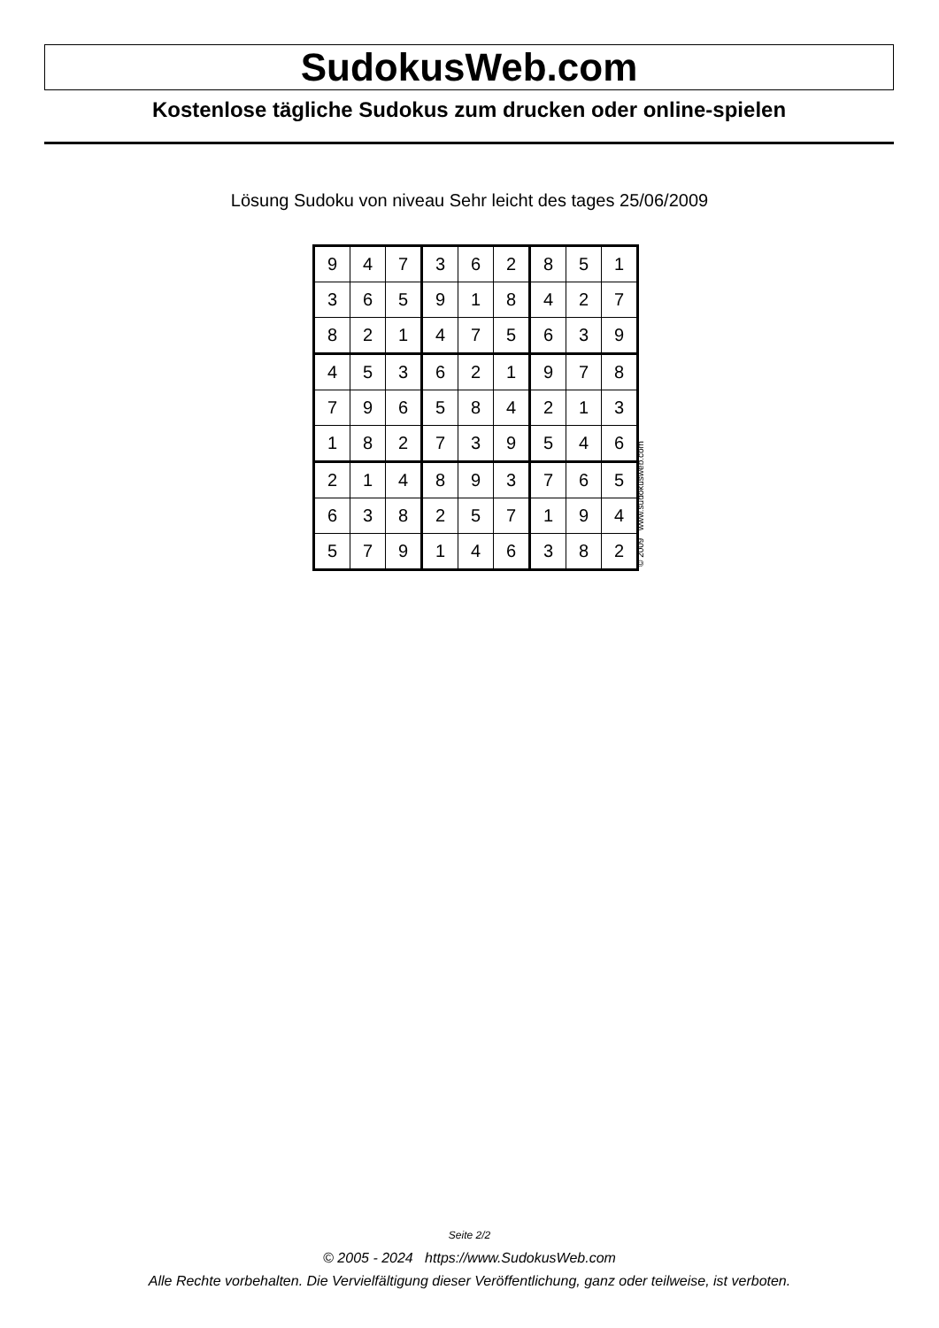SudokusWeb.com
Kostenlose tägliche Sudokus zum drucken oder online-spielen
Lösung Sudoku von niveau Sehr leicht des tages 25/06/2009
| 9 | 4 | 7 | 3 | 6 | 2 | 8 | 5 | 1 |
| 3 | 6 | 5 | 9 | 1 | 8 | 4 | 2 | 7 |
| 8 | 2 | 1 | 4 | 7 | 5 | 6 | 3 | 9 |
| 4 | 5 | 3 | 6 | 2 | 1 | 9 | 7 | 8 |
| 7 | 9 | 6 | 5 | 8 | 4 | 2 | 1 | 3 |
| 1 | 8 | 2 | 7 | 3 | 9 | 5 | 4 | 6 |
| 2 | 1 | 4 | 8 | 9 | 3 | 7 | 6 | 5 |
| 6 | 3 | 8 | 2 | 5 | 7 | 1 | 9 | 4 |
| 5 | 7 | 9 | 1 | 4 | 6 | 3 | 8 | 2 |
© 2009 www.sudokusweb.com
Seite 2/2
© 2005 - 2024 https://www.SudokusWeb.com
Alle Rechte vorbehalten. Die Vervielfältigung dieser Veröffentlichung, ganz oder teilweise, ist verboten.